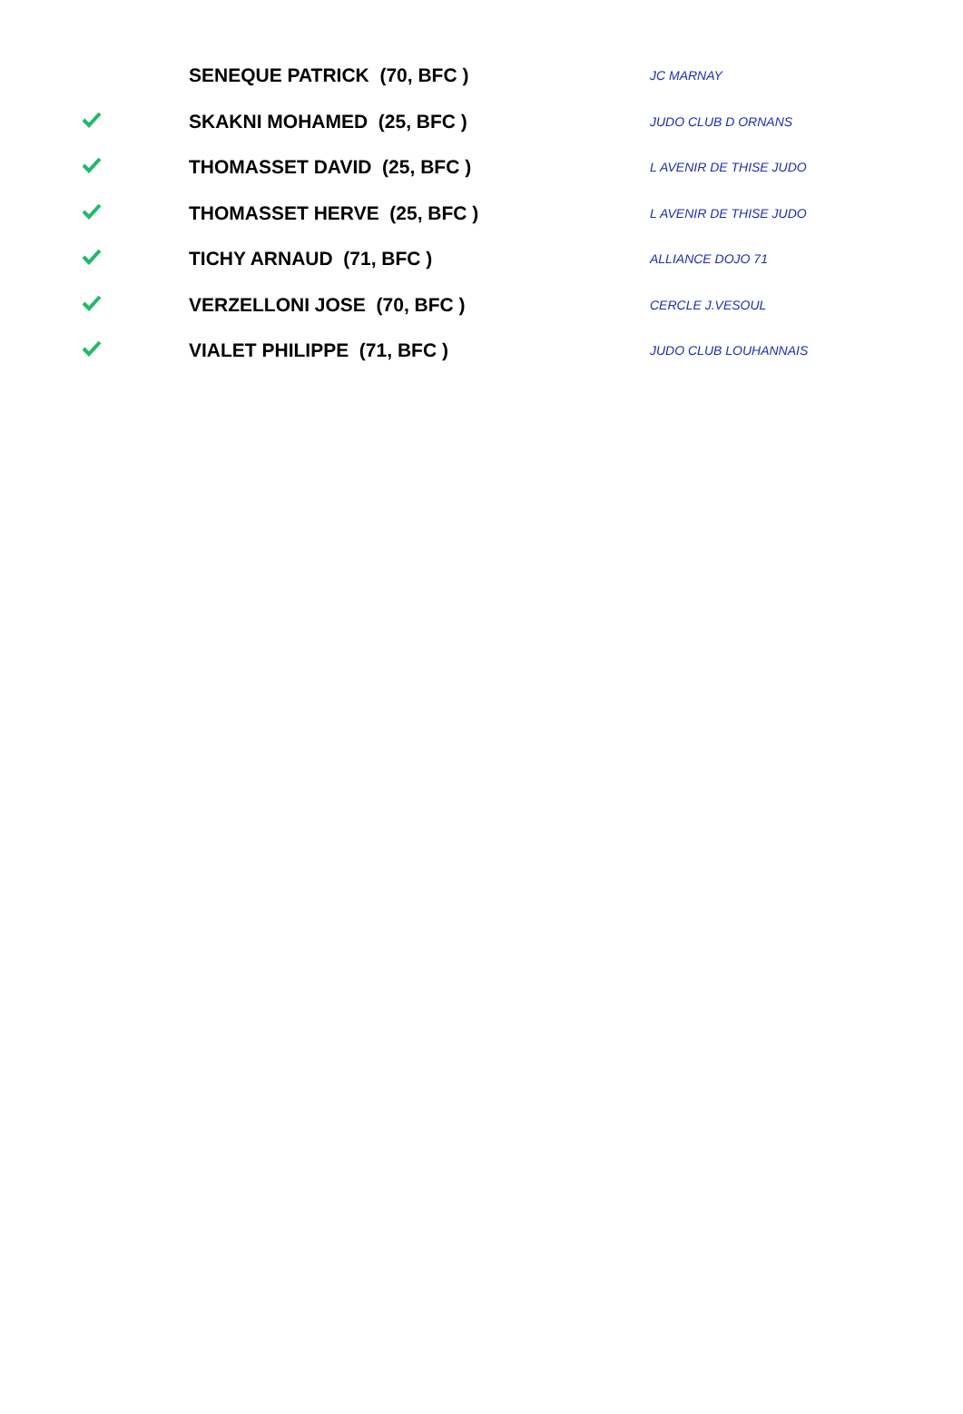| | SENEQUE PATRICK (70, BFC ) | JC MARNAY |
| | SKAKNI MOHAMED (25, BFC ) | JUDO CLUB D ORNANS |
| | THOMASSET DAVID (25, BFC ) | L AVENIR DE THISE JUDO |
| | THOMASSET HERVE (25, BFC ) | L AVENIR DE THISE JUDO |
| | TICHY ARNAUD (71, BFC ) | ALLIANCE DOJO 71 |
| | VERZELLONI JOSE (70, BFC ) | CERCLE J.VESOUL |
| | VIALET PHILIPPE (71, BFC ) | JUDO CLUB LOUHANNAIS |